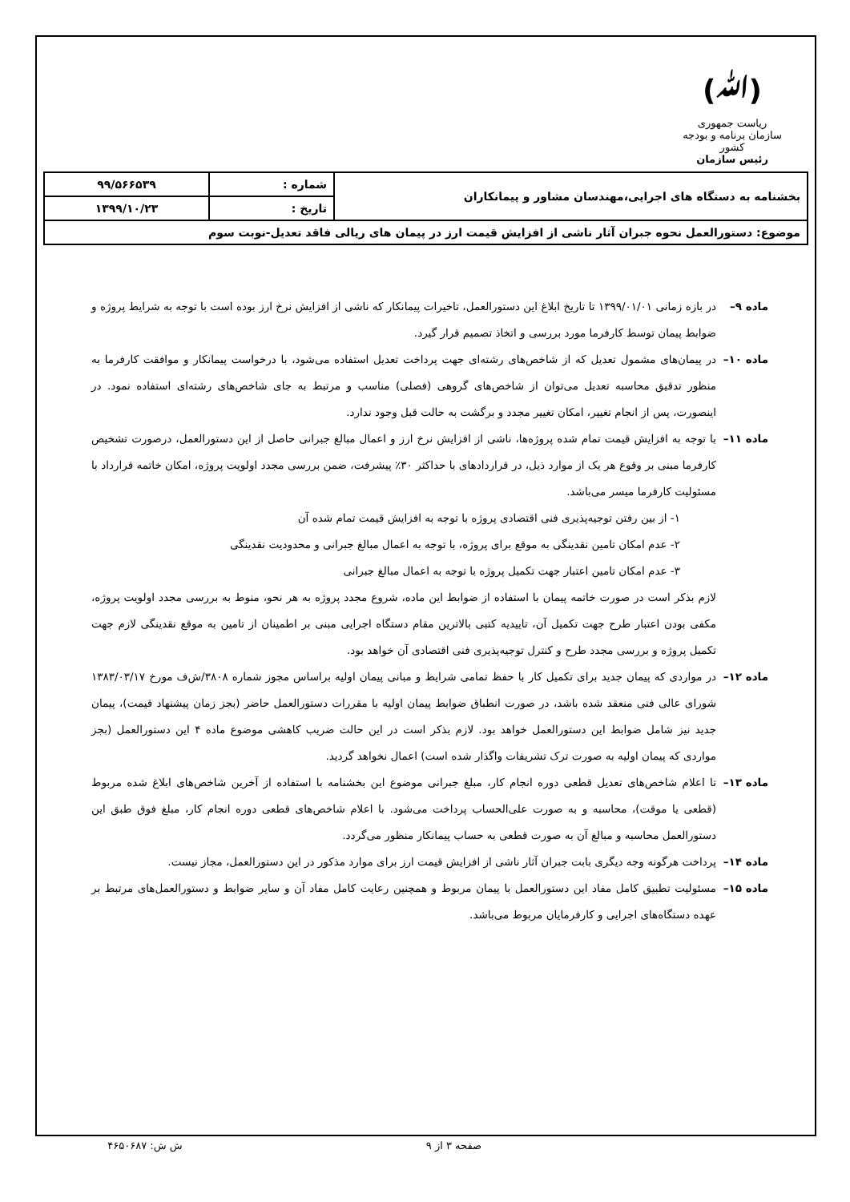(ﷲ)
ریاست جمهوری
سازمان برنامه و بودجه کشور
رئیس سازمان
| بخشنامه به دستگاه های اجرایی،مهندسان مشاور و پیمانکاران | شماره : | ۹۹/۵۶۶۵۳۹ |
| | تاریخ : | ۱۳۹۹/۱۰/۲۳ |
| موضوع: دستورالعمل نحوه جبران آثار ناشی از افزایش قیمت ارز در پیمان های ریالی فاقد تعدیل-نوبت سوم | | |
ماده ۹– در بازه زمانی ۱۳۹۹/۰۱/۰۱ تا تاریخ ابلاغ این دستورالعمل، تاخیرات پیمانکار که ناشی از افزایش نرخ ارز بوده است با توجه به شرایط پروژه و ضوابط پیمان توسط کارفرما مورد بررسی و اتخاذ تصمیم قرار گیرد.
ماده ۱۰– در پیمان‌های مشمول تعدیل که از شاخص‌های رشته‌ای جهت پرداخت تعدیل استفاده می‌شود، با درخواست پیمانکار و موافقت کارفرما به منظور تدقیق محاسبه تعدیل می‌توان از شاخص‌های گروهی (فصلی) مناسب و مرتبط به جای شاخص‌های رشته‌ای استفاده نمود. در اینصورت، پس از انجام تغییر، امکان تغییر مجدد و برگشت به حالت قبل وجود ندارد.
ماده ۱۱– با توجه به افزایش قیمت تمام شده پروژه‌ها، ناشی از افزایش نرخ ارز و اعمال مبالغ جبرانی حاصل از این دستورالعمل، درصورت تشخیص کارفرما مبنی بر وقوع هر یک از موارد ذیل، در قراردادهای با حداکثر ۳۰٪ پیشرفت، ضمن بررسی مجدد اولویت پروژه، امکان خاتمه قرارداد با مسئولیت کارفرما میسر می‌باشد.
۱- از بین رفتن توجیه‌پذیری فنی اقتصادی پروژه با توجه به افزایش قیمت تمام شده آن
۲- عدم امکان تامین نقدینگی به موقع برای پروژه، با توجه به اعمال مبالغ جبرانی و محدودیت نقدینگی
۳- عدم امکان تامین اعتبار جهت تکمیل پروژه با توجه به اعمال مبالغ جبرانی
لازم بذکر است در صورت خاتمه پیمان با استفاده از ضوابط این ماده، شروع مجدد پروژه به هر نحو، منوط به بررسی مجدد اولویت پروژه، مکفی بودن اعتبار طرح جهت تکمیل آن، تاییدیه کتبی بالاترین مقام دستگاه اجرایی مبنی بر اطمینان از تامین به موقع نقدینگی لازم جهت تکمیل پروژه و بررسی مجدد طرح و کنترل توجیه‌پذیری فنی اقتصادی آن خواهد بود.
ماده ۱۲– در مواردی که پیمان جدید برای تکمیل کار با حفظ تمامی شرایط و مبانی پیمان اولیه براساس مجوز شماره ۳۸۰۸/ش‌ف مورخ ۱۳۸۳/۰۳/۱۷ شورای عالی فنی منعقد شده باشد، در صورت انطباق ضوابط پیمان اولیه با مقررات دستورالعمل حاضر (بجز زمان پیشنهاد قیمت)، پیمان جدید نیز شامل ضوابط این دستورالعمل خواهد بود. لازم بذکر است در این حالت ضریب کاهشی موضوع ماده ۴ این دستورالعمل (بجز مواردی که پیمان اولیه به صورت ترک تشریفات واگذار شده است) اعمال نخواهد گردید.
ماده ۱۳– تا اعلام شاخص‌های تعدیل قطعی دوره انجام کار، مبلغ جبرانی موضوع این بخشنامه با استفاده از آخرین شاخص‌های ابلاغ شده مربوط (قطعی یا موقت)، محاسبه و به صورت علی‌الحساب پرداخت می‌شود. با اعلام شاخص‌های قطعی دوره انجام کار، مبلغ فوق طبق این دستورالعمل محاسبه و مبالغ آن به صورت قطعی به حساب پیمانکار منظور می‌گردد.
ماده ۱۴– پرداخت هرگونه وجه دیگری بابت جبران آثار ناشی از افزایش قیمت ارز برای موارد مذکور در این دستورالعمل، مجاز نیست.
ماده ۱۵– مسئولیت تطبیق کامل مفاد این دستورالعمل با پیمان مربوط و همچنین رعایت کامل مفاد آن و سایر ضوابط و دستورالعمل‌های مرتبط بر عهده دستگاه‌های اجرایی و کارفرمایان مربوط می‌باشد.
صفحه ۳ از ۹ ش ش: ۴۶۵۰۶۸۷